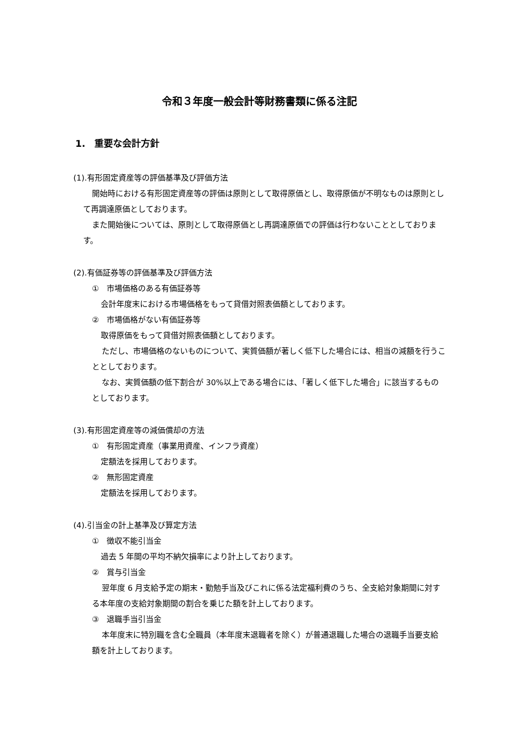令和３年度一般会計等財務書類に係る注記
1.　重要な会計方針
(1).有形固定資産等の評価基準及び評価方法
開始時における有形固定資産等の評価は原則として取得原価とし、取得原価が不明なものは原則として再調達原価としております。
また開始後については、原則として取得原価とし再調達原価での評価は行わないこととしております。
(2).有価証券等の評価基準及び評価方法
①　市場価格のある有価証券等
会計年度末における市場価格をもって貸借対照表価額としております。
②　市場価格がない有価証券等
取得原価をもって貸借対照表価額としております。
ただし、市場価格のないものについて、実質価額が著しく低下した場合には、相当の減額を行うこととしております。
なお、実質価額の低下割合が 30%以上である場合には、「著しく低下した場合」に該当するものとしております。
(3).有形固定資産等の減価償却の方法
①　有形固定資産（事業用資産、インフラ資産）
定額法を採用しております。
②　無形固定資産
定額法を採用しております。
(4).引当金の計上基準及び算定方法
①　徴収不能引当金
過去 5 年間の平均不納欠損率により計上しております。
②　賞与引当金
翌年度 6 月支給予定の期末・勤勉手当及びこれに係る法定福利費のうち、全支給対象期間に対する本年度の支給対象期間の割合を乗じた額を計上しております。
③　退職手当引当金
本年度末に特別職を含む全職員（本年度末退職者を除く）が普通退職した場合の退職手当要支給額を計上しております。